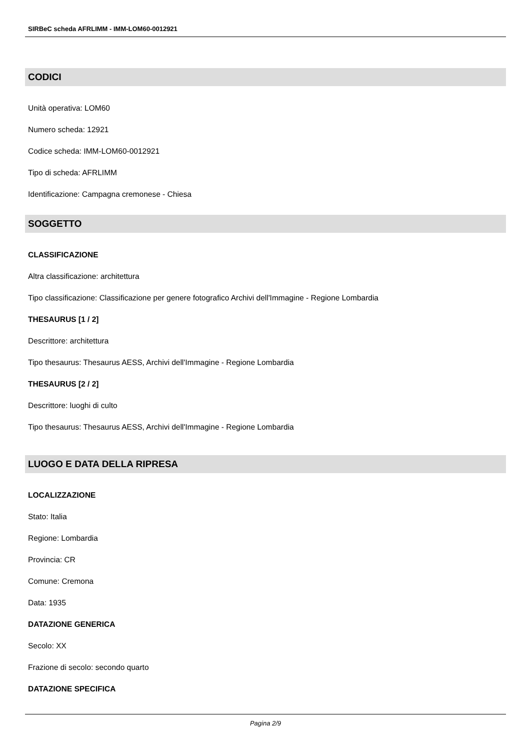SIRBeC scheda AFRLIMM - IMM-LOM60-0012921
CODICI
Unità operativa: LOM60
Numero scheda: 12921
Codice scheda: IMM-LOM60-0012921
Tipo di scheda: AFRLIMM
Identificazione: Campagna cremonese - Chiesa
SOGGETTO
CLASSIFICAZIONE
Altra classificazione: architettura
Tipo classificazione: Classificazione per genere fotografico Archivi dell'Immagine - Regione Lombardia
THESAURUS [1 / 2]
Descrittore: architettura
Tipo thesaurus: Thesaurus AESS, Archivi dell'Immagine - Regione Lombardia
THESAURUS [2 / 2]
Descrittore: luoghi di culto
Tipo thesaurus: Thesaurus AESS, Archivi dell'Immagine - Regione Lombardia
LUOGO E DATA DELLA RIPRESA
LOCALIZZAZIONE
Stato: Italia
Regione: Lombardia
Provincia: CR
Comune: Cremona
Data: 1935
DATAZIONE GENERICA
Secolo: XX
Frazione di secolo: secondo quarto
DATAZIONE SPECIFICA
Pagina 2/9